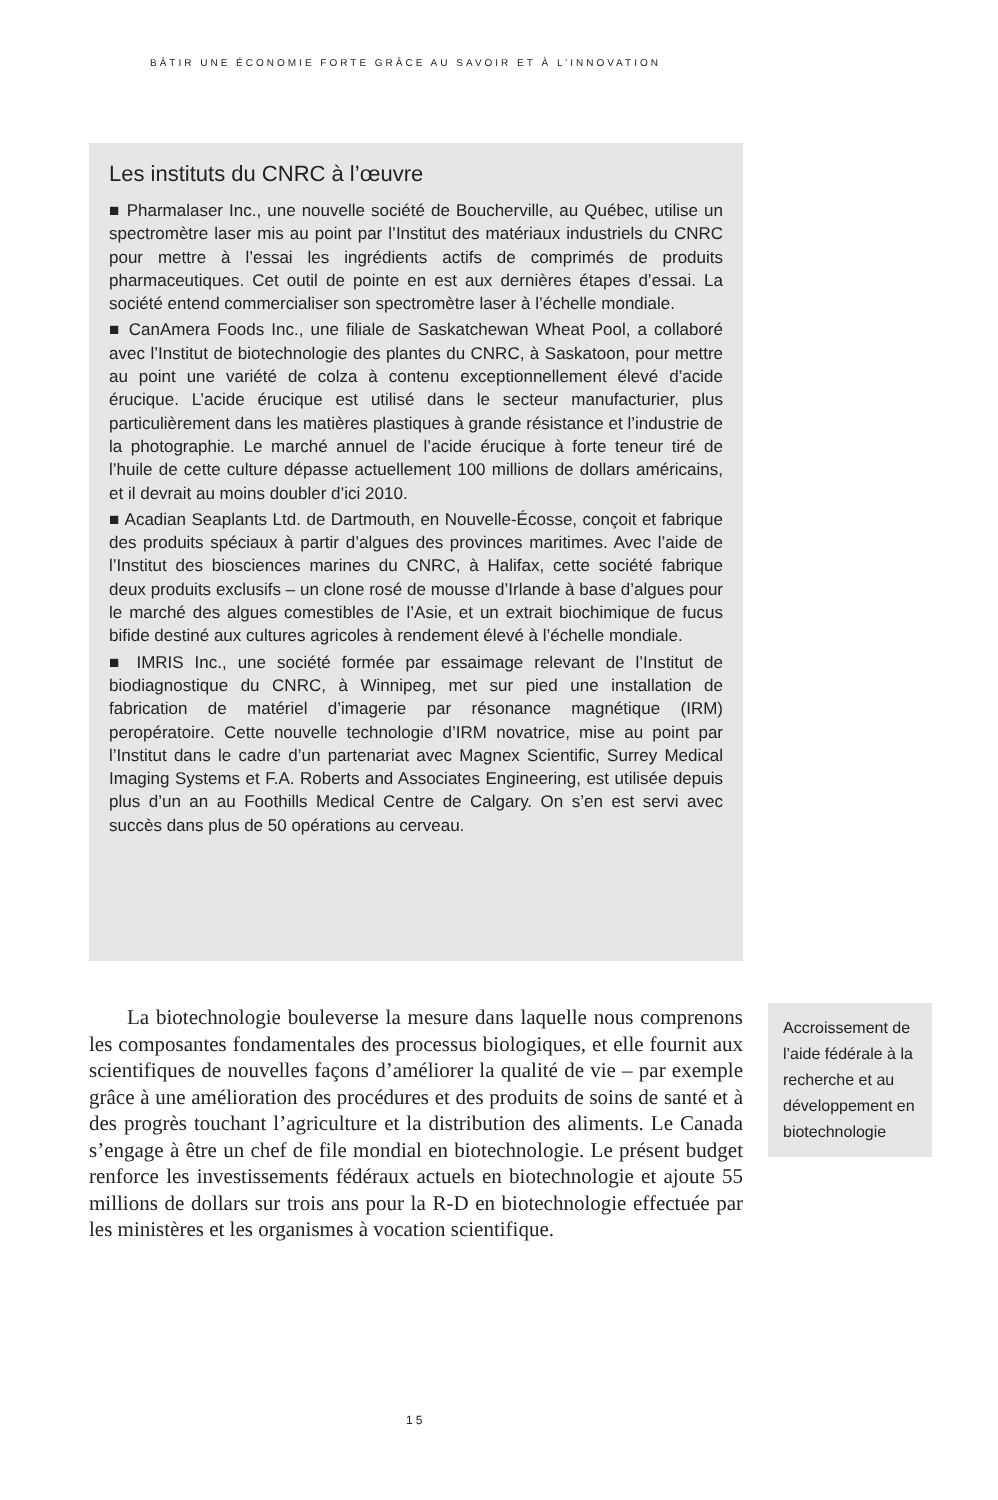BÂTIR UNE ÉCONOMIE FORTE GRÂCE AU SAVOIR ET À L’INNOVATION
Les instituts du CNRC à l’œuvre
■ Pharmalaser Inc., une nouvelle société de Boucherville, au Québec, utilise un spectromètre laser mis au point par l’Institut des matériaux industriels du CNRC pour mettre à l’essai les ingrédients actifs de comprimés de produits pharmaceutiques. Cet outil de pointe en est aux dernières étapes d’essai. La société entend commercialiser son spectromètre laser à l’échelle mondiale.
■ CanAmera Foods Inc., une filiale de Saskatchewan Wheat Pool, a collaboré avec l’Institut de biotechnologie des plantes du CNRC, à Saskatoon, pour mettre au point une variété de colza à contenu exceptionnellement élevé d’acide érucique. L’acide érucique est utilisé dans le secteur manufacturier, plus particulièrement dans les matières plastiques à grande résistance et l’industrie de la photographie. Le marché annuel de l’acide érucique à forte teneur tiré de l’huile de cette culture dépasse actuellement 100 millions de dollars américains, et il devrait au moins doubler d’ici 2010.
■ Acadian Seaplants Ltd. de Dartmouth, en Nouvelle-Écosse, conçoit et fabrique des produits spéciaux à partir d’algues des provinces maritimes. Avec l’aide de l’Institut des biosciences marines du CNRC, à Halifax, cette société fabrique deux produits exclusifs – un clone rosé de mousse d’Irlande à base d’algues pour le marché des algues comestibles de l’Asie, et un extrait biochimique de fucus bifide destiné aux cultures agricoles à rendement élevé à l’échelle mondiale.
■ IMRIS Inc., une société formée par essaimage relevant de l’Institut de biodiagnostique du CNRC, à Winnipeg, met sur pied une installation de fabrication de matériel d’imagerie par résonance magnétique (IRM) peropératoire. Cette nouvelle technologie d’IRM novatrice, mise au point par l’Institut dans le cadre d’un partenariat avec Magnex Scientific, Surrey Medical Imaging Systems et F.A. Roberts and Associates Engineering, est utilisée depuis plus d’un an au Foothills Medical Centre de Calgary. On s’en est servi avec succès dans plus de 50 opérations au cerveau.
La biotechnologie bouleverse la mesure dans laquelle nous comprenons les composantes fondamentales des processus biologiques, et elle fournit aux scientifiques de nouvelles façons d’améliorer la qualité de vie – par exemple grâce à une amélioration des procédures et des produits de soins de santé et à des progrès touchant l’agriculture et la distribution des aliments. Le Canada s’engage à être un chef de file mondial en biotechnologie. Le présent budget renforce les investissements fédéraux actuels en biotechnologie et ajoute 55 millions de dollars sur trois ans pour la R-D en biotechnologie effectuée par les ministères et les organismes à vocation scientifique.
Accroissement de l’aide fédérale à la recherche et au développement en biotechnologie
15